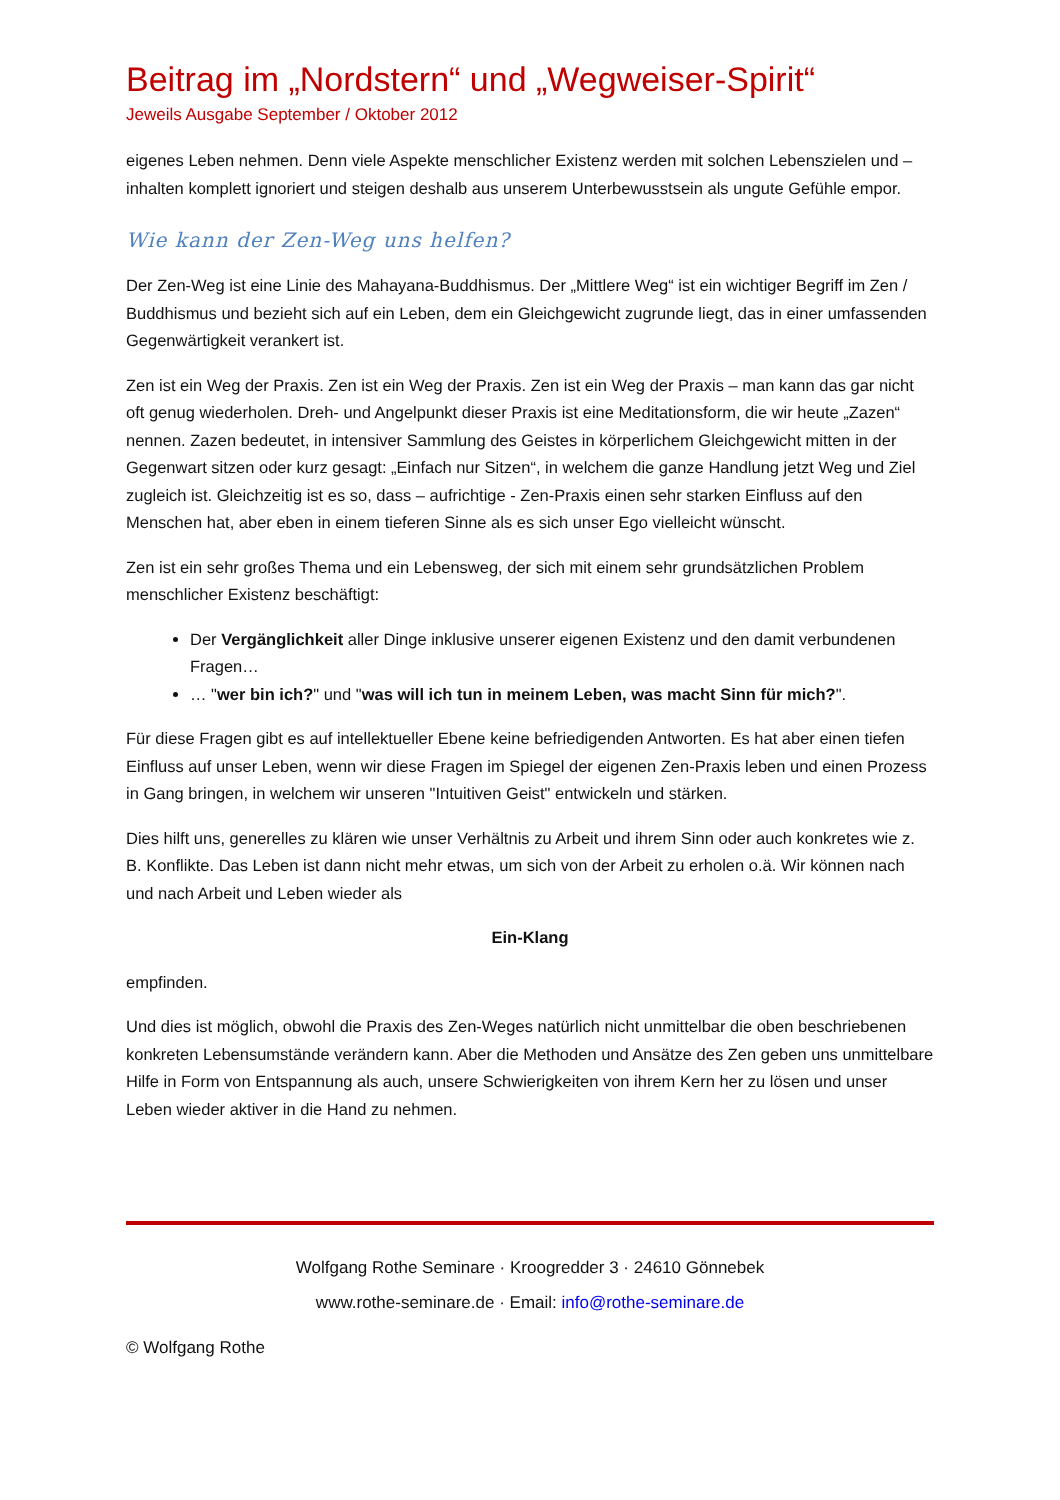Beitrag im „Nordstern“ und „Wegweiser-Spirit“
Jeweils Ausgabe September / Oktober 2012
eigenes Leben nehmen. Denn viele Aspekte menschlicher Existenz werden mit solchen Lebenszielen und –inhalten komplett ignoriert und steigen deshalb aus unserem Unterbewusstsein als ungute Gefühle empor.
Wie kann der Zen-Weg uns helfen?
Der Zen-Weg ist eine Linie des Mahayana-Buddhismus. Der „Mittlere Weg“ ist ein wichtiger Begriff im Zen / Buddhismus und bezieht sich auf ein Leben, dem ein Gleichgewicht zugrunde liegt, das in einer umfassenden Gegenwärtigkeit verankert ist.
Zen ist ein Weg der Praxis. Zen ist ein Weg der Praxis. Zen ist ein Weg der Praxis – man kann das gar nicht oft genug wiederholen. Dreh- und Angelpunkt dieser Praxis ist eine Meditationsform, die wir heute „Zazen“ nennen. Zazen bedeutet, in intensiver Sammlung des Geistes in körperlichem Gleichgewicht mitten in der Gegenwart sitzen oder kurz gesagt: „Einfach nur Sitzen“, in welchem die ganze Handlung jetzt Weg und Ziel zugleich ist. Gleichzeitig ist es so, dass – aufrichtige - Zen-Praxis einen sehr starken Einfluss auf den Menschen hat, aber eben in einem tieferen Sinne als es sich unser Ego vielleicht wünscht.
Zen ist ein sehr großes Thema und ein Lebensweg, der sich mit einem sehr grundsätzlichen Problem menschlicher Existenz beschäftigt:
Der Vergänglichkeit aller Dinge inklusive unserer eigenen Existenz und den damit verbundenen Fragen…
… "wer bin ich?" und "was will ich tun in meinem Leben, was macht Sinn für mich?".
Für diese Fragen gibt es auf intellektueller Ebene keine befriedigenden Antworten. Es hat aber einen tiefen Einfluss auf unser Leben, wenn wir diese Fragen im Spiegel der eigenen Zen-Praxis leben und einen Prozess in Gang bringen, in welchem wir unseren "Intuitiven Geist" entwickeln und stärken.
Dies hilft uns, generelles zu klären wie unser Verhältnis zu Arbeit und ihrem Sinn oder auch konkretes wie z. B. Konflikte. Das Leben ist dann nicht mehr etwas, um sich von der Arbeit zu erholen o.ä. Wir können nach und nach Arbeit und Leben wieder als
Ein-Klang
empfinden.
Und dies ist möglich, obwohl die Praxis des Zen-Weges natürlich nicht unmittelbar die oben beschriebenen konkreten Lebensumstände verändern kann. Aber die Methoden und Ansätze des Zen geben uns unmittelbare Hilfe in Form von Entspannung als auch, unsere Schwierigkeiten von ihrem Kern her zu lösen und unser Leben wieder aktiver in die Hand zu nehmen.
Wolfgang Rothe Seminare · Kroogredder 3 · 24610 Gönnebek
www.rothe-seminare.de · Email: info@rothe-seminare.de
© Wolfgang Rothe